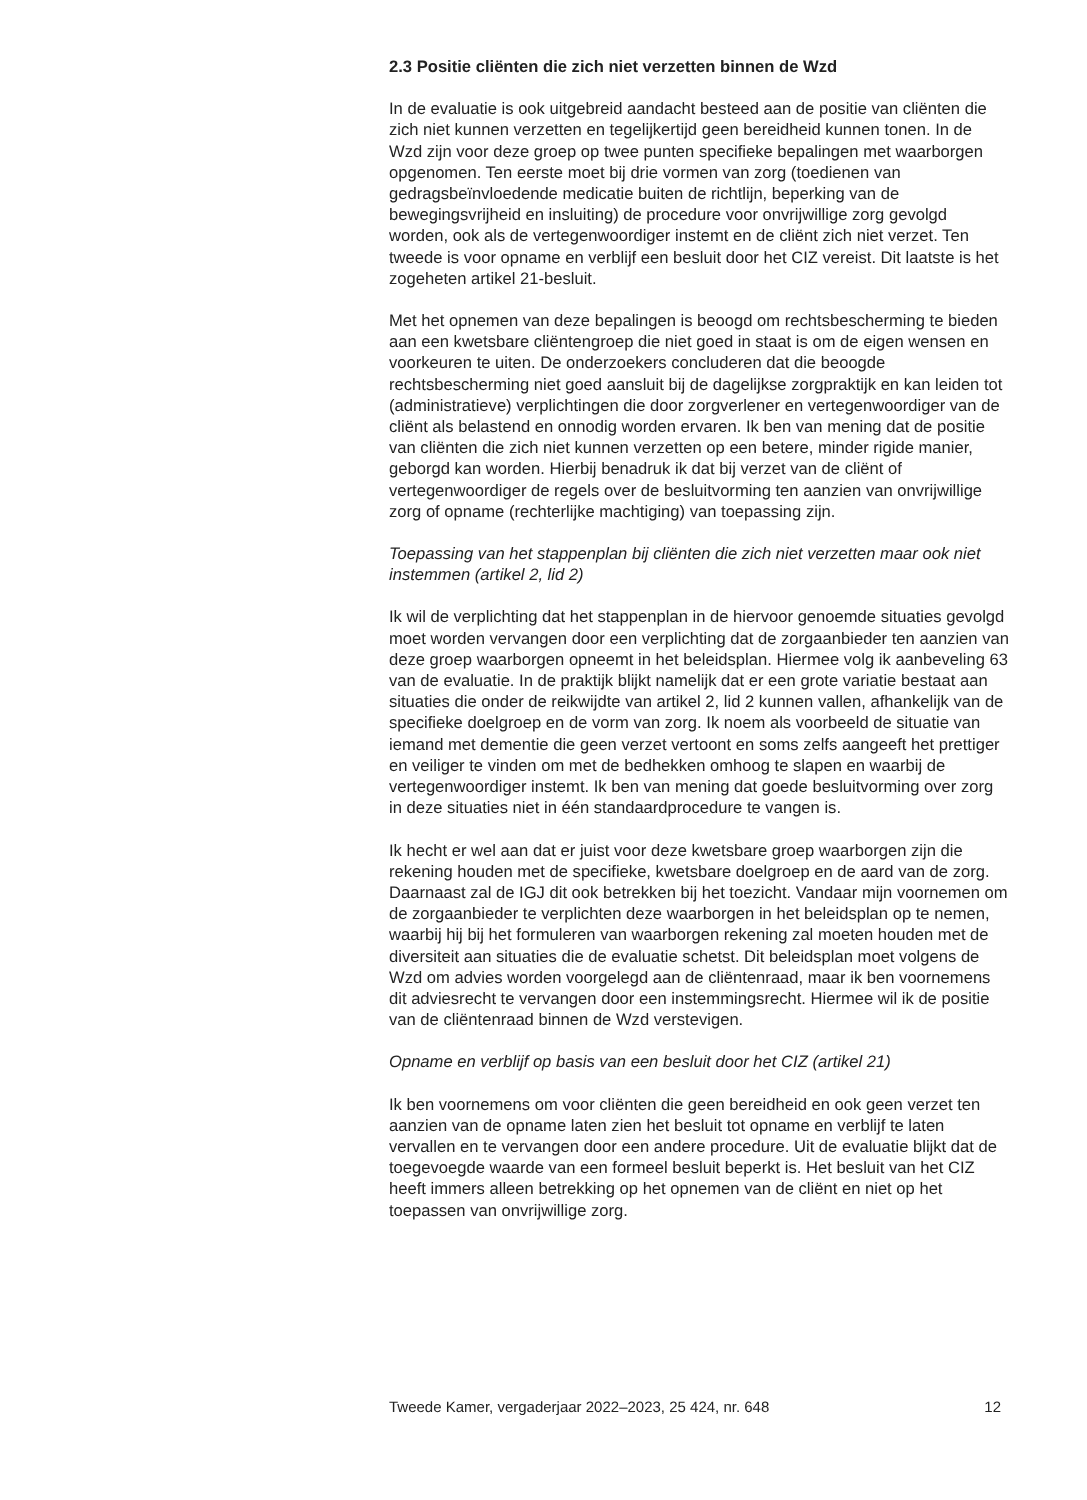2.3 Positie cliënten die zich niet verzetten binnen de Wzd
In de evaluatie is ook uitgebreid aandacht besteed aan de positie van cliënten die zich niet kunnen verzetten en tegelijkertijd geen bereidheid kunnen tonen. In de Wzd zijn voor deze groep op twee punten specifieke bepalingen met waarborgen opgenomen. Ten eerste moet bij drie vormen van zorg (toedienen van gedragsbeïnvloedende medicatie buiten de richtlijn, beperking van de bewegingsvrijheid en insluiting) de procedure voor onvrijwillige zorg gevolgd worden, ook als de vertegenwoordiger instemt en de cliënt zich niet verzet. Ten tweede is voor opname en verblijf een besluit door het CIZ vereist. Dit laatste is het zogeheten artikel 21-besluit.
Met het opnemen van deze bepalingen is beoogd om rechtsbescherming te bieden aan een kwetsbare cliëntengroep die niet goed in staat is om de eigen wensen en voorkeuren te uiten. De onderzoekers concluderen dat die beoogde rechtsbescherming niet goed aansluit bij de dagelijkse zorgpraktijk en kan leiden tot (administratieve) verplichtingen die door zorgverlener en vertegenwoordiger van de cliënt als belastend en onnodig worden ervaren. Ik ben van mening dat de positie van cliënten die zich niet kunnen verzetten op een betere, minder rigide manier, geborgd kan worden. Hierbij benadruk ik dat bij verzet van de cliënt of vertegenwoordiger de regels over de besluitvorming ten aanzien van onvrijwillige zorg of opname (rechterlijke machtiging) van toepassing zijn.
Toepassing van het stappenplan bij cliënten die zich niet verzetten maar ook niet instemmen (artikel 2, lid 2)
Ik wil de verplichting dat het stappenplan in de hiervoor genoemde situaties gevolgd moet worden vervangen door een verplichting dat de zorgaanbieder ten aanzien van deze groep waarborgen opneemt in het beleidsplan. Hiermee volg ik aanbeveling 63 van de evaluatie. In de praktijk blijkt namelijk dat er een grote variatie bestaat aan situaties die onder de reikwijdte van artikel 2, lid 2 kunnen vallen, afhankelijk van de specifieke doelgroep en de vorm van zorg. Ik noem als voorbeeld de situatie van iemand met dementie die geen verzet vertoont en soms zelfs aangeeft het prettiger en veiliger te vinden om met de bedhekken omhoog te slapen en waarbij de vertegenwoordiger instemt. Ik ben van mening dat goede besluitvorming over zorg in deze situaties niet in één standaardprocedure te vangen is.
Ik hecht er wel aan dat er juist voor deze kwetsbare groep waarborgen zijn die rekening houden met de specifieke, kwetsbare doelgroep en de aard van de zorg. Daarnaast zal de IGJ dit ook betrekken bij het toezicht. Vandaar mijn voornemen om de zorgaanbieder te verplichten deze waarborgen in het beleidsplan op te nemen, waarbij hij bij het formuleren van waarborgen rekening zal moeten houden met de diversiteit aan situaties die de evaluatie schetst. Dit beleidsplan moet volgens de Wzd om advies worden voorgelegd aan de cliëntenraad, maar ik ben voornemens dit adviesrecht te vervangen door een instemmingsrecht. Hiermee wil ik de positie van de cliëntenraad binnen de Wzd verstevigen.
Opname en verblijf op basis van een besluit door het CIZ (artikel 21)
Ik ben voornemens om voor cliënten die geen bereidheid en ook geen verzet ten aanzien van de opname laten zien het besluit tot opname en verblijf te laten vervallen en te vervangen door een andere procedure. Uit de evaluatie blijkt dat de toegevoegde waarde van een formeel besluit beperkt is. Het besluit van het CIZ heeft immers alleen betrekking op het opnemen van de cliënt en niet op het toepassen van onvrijwillige zorg.
Tweede Kamer, vergaderjaar 2022–2023, 25 424, nr. 648 12